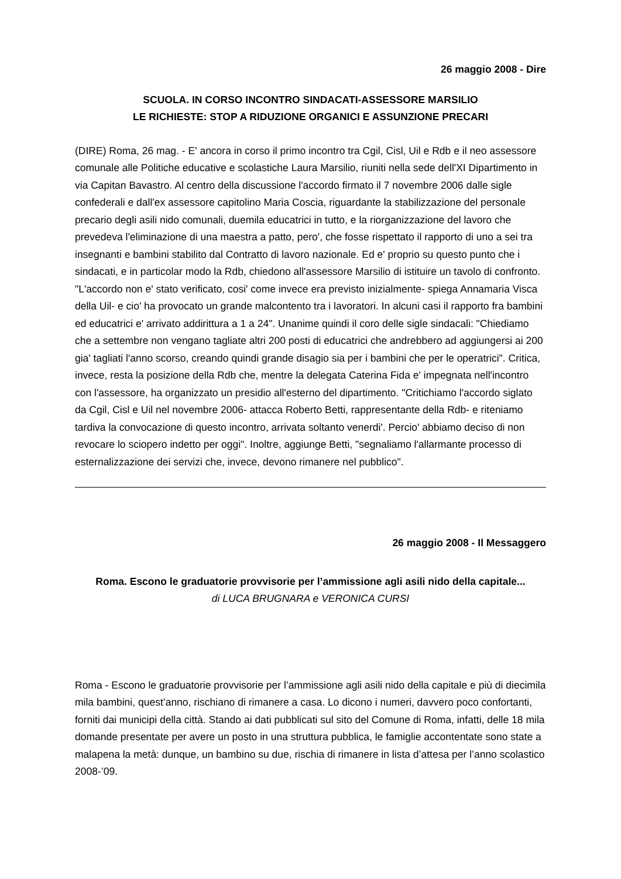26 maggio 2008 - Dire
SCUOLA. IN CORSO INCONTRO SINDACATI-ASSESSORE MARSILIO
LE RICHIESTE: STOP A RIDUZIONE ORGANICI E ASSUNZIONE PRECARI
(DIRE) Roma, 26 mag. - E' ancora in corso il primo incontro tra Cgil, Cisl, Uil e Rdb e il neo assessore comunale alle Politiche educative e scolastiche Laura Marsilio, riuniti nella sede dell'XI Dipartimento in via Capitan Bavastro. Al centro della discussione l'accordo firmato il 7 novembre 2006 dalle sigle confederali e dall'ex assessore capitolino Maria Coscia, riguardante la stabilizzazione del personale precario degli asili nido comunali, duemila educatrici in tutto, e la riorganizzazione del lavoro che prevedeva l'eliminazione di una maestra a patto, pero', che fosse rispettato il rapporto di uno a sei tra insegnanti e bambini stabilito dal Contratto di lavoro nazionale. Ed e' proprio su questo punto che i sindacati, e in particolar modo la Rdb, chiedono all'assessore Marsilio di istituire un tavolo di confronto. "L'accordo non e' stato verificato, cosi' come invece era previsto inizialmente- spiega Annamaria Visca della Uil- e cio' ha provocato un grande malcontento tra i lavoratori. In alcuni casi il rapporto fra bambini ed educatrici e' arrivato addirittura a 1 a 24". Unanime quindi il coro delle sigle sindacali: "Chiediamo che a settembre non vengano tagliate altri 200 posti di educatrici che andrebbero ad aggiungersi ai 200 gia' tagliati l'anno scorso, creando quindi grande disagio sia per i bambini che per le operatrici". Critica, invece, resta la posizione della Rdb che, mentre la delegata Caterina Fida e' impegnata nell'incontro con l'assessore, ha organizzato un presidio all'esterno del dipartimento. "Critichiamo l'accordo siglato da Cgil, Cisl e Uil nel novembre 2006- attacca Roberto Betti, rappresentante della Rdb- e riteniamo tardiva la convocazione di questo incontro, arrivata soltanto venerdi'. Percio' abbiamo deciso di non revocare lo sciopero indetto per oggi". Inoltre, aggiunge Betti, "segnaliamo l'allarmante processo di esternalizzazione dei servizi che, invece, devono rimanere nel pubblico".
26 maggio 2008 - Il Messaggero
Roma. Escono le graduatorie provvisorie per l’ammissione agli asili nido della capitale...
di LUCA BRUGNARA e VERONICA CURSI
Roma - Escono le graduatorie provvisorie per l’ammissione agli asili nido della capitale e più di diecimila mila bambini, quest’anno, rischiano di rimanere a casa. Lo dicono i numeri, davvero poco confortanti, forniti dai municipi della città. Stando ai dati pubblicati sul sito del Comune di Roma, infatti, delle 18 mila domande presentate per avere un posto in una struttura pubblica, le famiglie accontentate sono state a malapena la metà: dunque, un bambino su due, rischia di rimanere in lista d’attesa per l’anno scolastico 2008-’09.